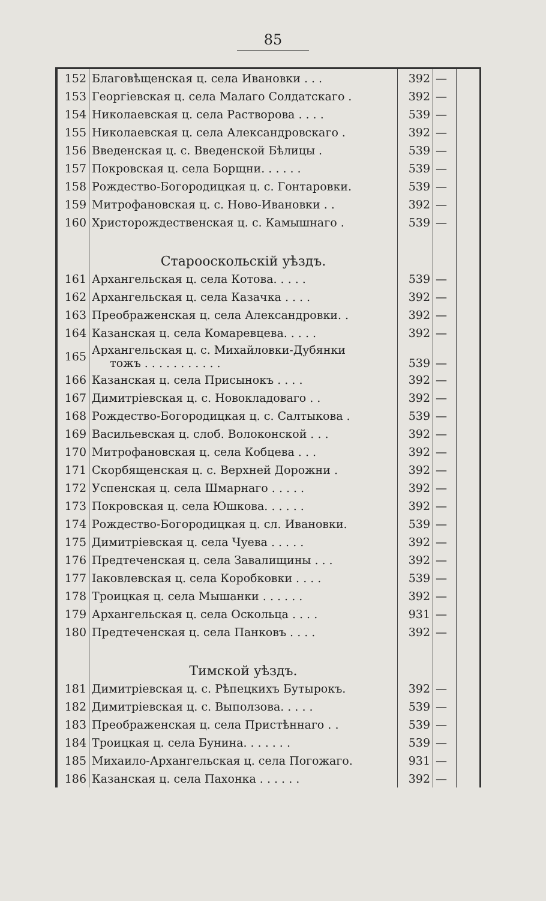85
| 152 | Благовѣщенская ц. села Ивановки . . . | 392 | — | |
| 153 | Георгіевская ц. села Малаго Солдатскаго . | 392 | — | |
| 154 | Николаевская ц. села Растворова . . . . | 539 | — | |
| 155 | Николаевская ц. села Александровскаго . | 392 | — | |
| 156 | Введенская ц. с. Введенской Бѣлицы . | 539 | — | |
| 157 | Покровская ц. села Борщни. . . . . . | 539 | — | |
| 158 | Рождество-Богородицкая ц. с. Гонтаровки. | 539 | — | |
| 159 | Митрофановская ц. с. Ново-Ивановки . . | 392 | — | |
| 160 | Христорождественская ц. с. Камышнаго . | 539 | — | |
| | Старооскольскій уѣздъ. | | | |
| 161 | Архангельская ц. села Котова. . . . . | 539 | — | |
| 162 | Архангельская ц. села Казачка . . . . | 392 | — | |
| 163 | Преображенская ц. села Александровки. . | 392 | — | |
| 164 | Казанская ц. села Комаревцева. . . . . | 392 | — | |
| 165 | Архангельская ц. с. Михайловки-Дубянки тожъ . . . . . . . . . . . | 539 | — | |
| 166 | Казанская ц. села Присынокъ . . . . | 392 | — | |
| 167 | Димитріевская ц. с. Новокладоваго . . | 392 | — | |
| 168 | Рождество-Богородицкая ц. с. Салтыкова . | 539 | — | |
| 169 | Васильевская ц. слоб. Волоконской . . . | 392 | — | |
| 170 | Митрофановская ц. села Кобцева . . . | 392 | — | |
| 171 | Скорбященская ц. с. Верхней Дорожни . | 392 | — | |
| 172 | Успенская ц. села Шмарнаго . . . . . | 392 | — | |
| 173 | Покровская ц. села Юшкова. . . . . . | 392 | — | |
| 174 | Рождество-Богородицкая ц. сл. Ивановки. | 539 | — | |
| 175 | Димитріевская ц. села Чуева . . . . . | 392 | — | |
| 176 | Предтеченская ц. села Завалищины . . . | 392 | — | |
| 177 | Іаковлевская ц. села Коробковки . . . . | 539 | — | |
| 178 | Троицкая ц. села Мышанки . . . . . . | 392 | — | |
| 179 | Архангельская ц. села Оскольца . . . . | 931 | — | |
| 180 | Предтеченская ц. села Панковъ . . . . | 392 | — | |
| | Тимской уѣздъ. | | | |
| 181 | Димитріевская ц. с. Рѣпецкихъ Бутырокъ. | 392 | — | |
| 182 | Димитріевская ц. с. Выползова. . . . . | 539 | — | |
| 183 | Преображенская ц. села Пристѣннаго . . | 539 | — | |
| 184 | Троицкая ц. села Бунина. . . . . . . | 539 | — | |
| 185 | Михаило-Архангельская ц. села Погожаго. | 931 | — | |
| 186 | Казанская ц. села Пахонка . . . . . . | 392 | — | |